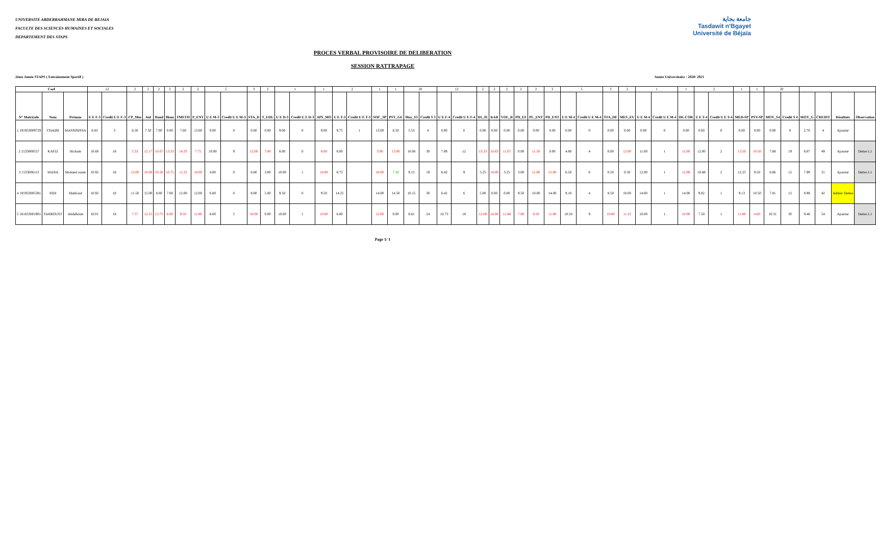جامعة بجاية
Tasdawit n'Bgayet
Université de Béjaïa
UNIVERSITE ABDERRAHMANE MIRA DE BEJAIA
FACULTE DES SCIENCES HUMAINES ET SOCIALES
DEPARTEMENT DES STAPS
PROCES VERBAL PROVISOIRE DE DELIBERATION
SESSION RATTRAPAGE
2ème Année STAPS ( Entrainement Sportif ) Année Universitaire : 2020/ 2021
| Coef | | | 12 | | 2 | 2 | 2 | 2 | 2 | 2 | 5 | | 3 | 2 | 1 | | 1 | 2 | | 1 | 1 | 20 | | 12 | | 2 | 2 | 2 | 2 | 2 | 2 | 5 | | 3 | 2 | 1 | | 1 | 2 | | 1 | 1 | 20 | | | | | |
| N° Matricule | Nom | Prénom | U E F-3 | Credit U E F-3 | CP_Mus | Jud | Hand | Biom | TMETH | P_ENT | U E M-3 | Credit U E M-3 | STA_D | T_EDU | U E D-3 | Credit U E D-3 | APS_MO | U E T-3 | Credit U E T-3 | SOC_SP | PSY_GE | Moy_S3 | Credit S 3 | U E F-4 | Credit U E F-4 | DI_JE | KAR | VOL_B | PH_EF | PL_ENT | PD_ENT | U E M-4 | Credit U E M-4 | STA_DE | MES_EV | U E M-4 | Credit U E M-4 | DE-COR | U E T-4 | Credit U E T-4 | MED-SP | PSY-SP | MOY_S4 | Credit S 4 | MOY_G | CREDIT | Résultats | Observation |
| 1 191933009729 | CHAIBI | MASSINISSA | 6.83 | 3 | 6.50 | 7.50 | 7.00 | 0.00 | 7.00 | 13.00 | 0.00 | 0 | 0.00 | 0.00 | 9.00 | 0 | 9.00 | 9.75 | 1 | 13.00 | 6.50 | 5.53 | 4 | 0.00 | 0 | 0.00 | 0.00 | 0.00 | 0.00 | 0.00 | 0.00 | 0.00 | 0 | 0.00 | 0.00 | 0.00 | 0 | 0.00 | 0.00 | 0 | 0.00 | 0.00 | 0.00 | 0 | 2.76 | 4 | Ajourné | |
| 2 1533000557 | KAFIZ | Hicham | 10.60 | 18 | 5.33 | 12.17 | 10.67 | 13.33 | 14.33 | 7.75 | 10.00 | 9 | 12.00 | 7.00 | 8.00 | 0 | 8.00 | 8.00 | | 3.00 | 13.00 | 10.06 | 30 | 7.89 | 12 | 13.33 | 10.83 | 11.67 | 0.00 | 11.50 | 0.00 | 4.80 | 4 | 0.00 | 12.00 | 11.00 | 1 | 11.00 | 12.00 | 2 | 13.50 | 10.50 | 7.68 | 19 | 8.87 | 49 | Ajourné | Dettes L1 |
| 3 1533006113 | MANA | Mohand ousm | 10.92 | 18 | 13.00 | 10.00 | 10.50 | 10.75 | 11.25 | 10.00 | 4.80 | 0 | 6.00 | 3.00 | 10.00 | 1 | 10.00 | 8.75 | | 10.00 | 7.50 | 9.13 | 19 | 8.42 | 9 | 5.25 | 16.00 | 3.25 | 3.00 | 11.00 | 12.00 | 0.50 | 0 | 0.50 | 0.50 | 12.00 | 1 | 12.00 | 10.88 | 2 | 12.25 | 9.50 | 6.86 | 12 | 7.99 | 31 | Ajourné | Dettes L1 |
| 4 191933005381 | SIDI | Mahfoud | 10.92 | 18 | 11.50 | 15.00 | 8.00 | 7.00 | 12.00 | 12.00 | 6.80 | 0 | 8.00 | 5.00 | 9.50 | 0 | 9.50 | 14.25 | | 14.00 | 14.50 | 10.15 | 30 | 6.42 | 6 | 5.00 | 0.00 | 0.00 | 9.50 | 10.00 | 14.00 | 9.10 | 4 | 8.50 | 10.00 | 14.00 | 1 | 14.00 | 9.82 | 1 | 9.13 | 10.50 | 7.81 | 12 | 8.98 | 42 | Admis/ Dettes | |
| 5 161633001901 | TAHROUST | Abdelkrim | 10.01 | 18 | 7.57 | 12.25 | 13.75 | 6.00 | 9.50 | 11.00 | 6.00 | 5 | 10.00 | 0.00 | 10.00 | 1 | 10.00 | 6.00 | | 12.00 | 0.00 | 8.61 | 24 | 10.73 | 18 | 12.00 | 16.00 | 11.88 | 7.00 | 6.50 | 11.00 | 10.50 | 9 | 10.00 | 11.25 | 10.00 | 1 | 10.00 | 7.50 | 1 | 11.00 | 4.00 | 10.31 | 30 | 9.46 | 54 | Ajourné | Dettes L1 |
Page 1/ 1